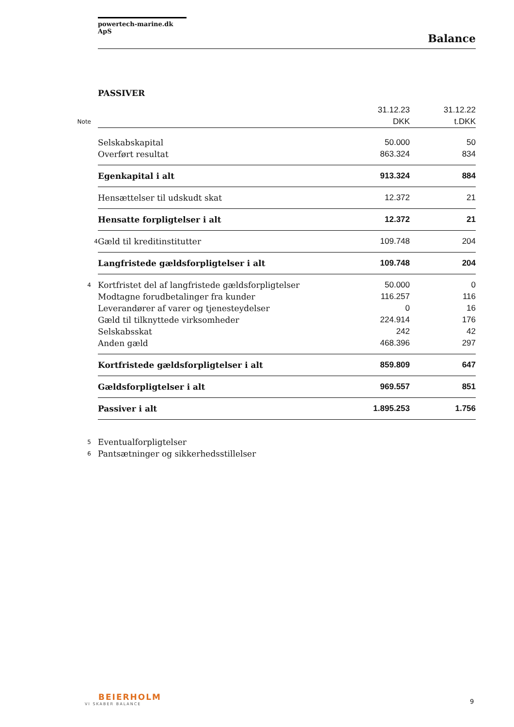powertech-marine.dk ApS
Balance
PASSIVER
| | | 31.12.23 | 31.12.22 |
| Note | | DKK | t.DKK |
| | Selskabskapital | 50.000 | 50 |
| | Overført resultat | 863.324 | 834 |
| | Egenkapital i alt | 913.324 | 884 |
| | Hensættelser til udskudt skat | 12.372 | 21 |
| | Hensatte forpligtelser i alt | 12.372 | 21 |
| 4 | Gæld til kreditinstitutter | 109.748 | 204 |
| | Langfristede gældsforpligtelser i alt | 109.748 | 204 |
| 4 | Kortfristet del af langfristede gældsforpligtelser | 50.000 | 0 |
| | Modtagne forudbetalinger fra kunder | 116.257 | 116 |
| | Leverandører af varer og tjenesteydelser | 0 | 16 |
| | Gæld til tilknyttede virksomheder | 224.914 | 176 |
| | Selskabsskat | 242 | 42 |
| | Anden gæld | 468.396 | 297 |
| | Kortfristede gældsforpligtelser i alt | 859.809 | 647 |
| | Gældsforpligtelser i alt | 969.557 | 851 |
| | Passiver i alt | 1.895.253 | 1.756 |
| 5 | Eventualforpligtelser | | |
| 6 | Pantsætninger og sikkerhedsstillelser | | |
BEIERHOLM
VI SKABER BALANCE
9